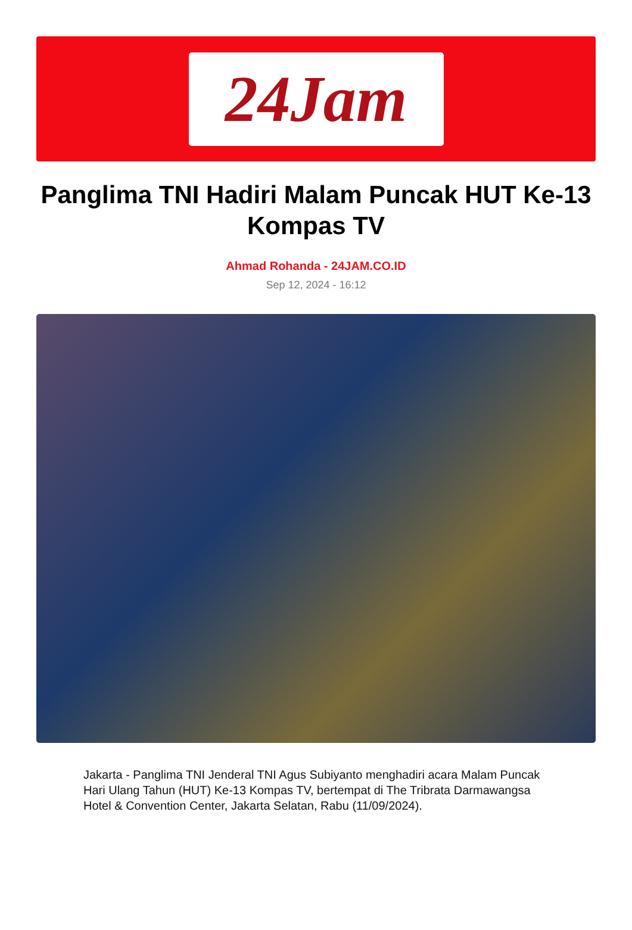24Jam
Panglima TNI Hadiri Malam Puncak HUT Ke-13 Kompas TV
Ahmad Rohanda - 24JAM.CO.ID
Sep 12, 2024 - 16:12
Jakarta - Panglima TNI Jenderal TNI Agus Subiyanto menghadiri acara Malam Puncak Hari Ulang Tahun (HUT) Ke-13 Kompas TV, bertempat di The Tribrata Darmawangsa Hotel & Convention Center, Jakarta Selatan, Rabu (11/09/2024).